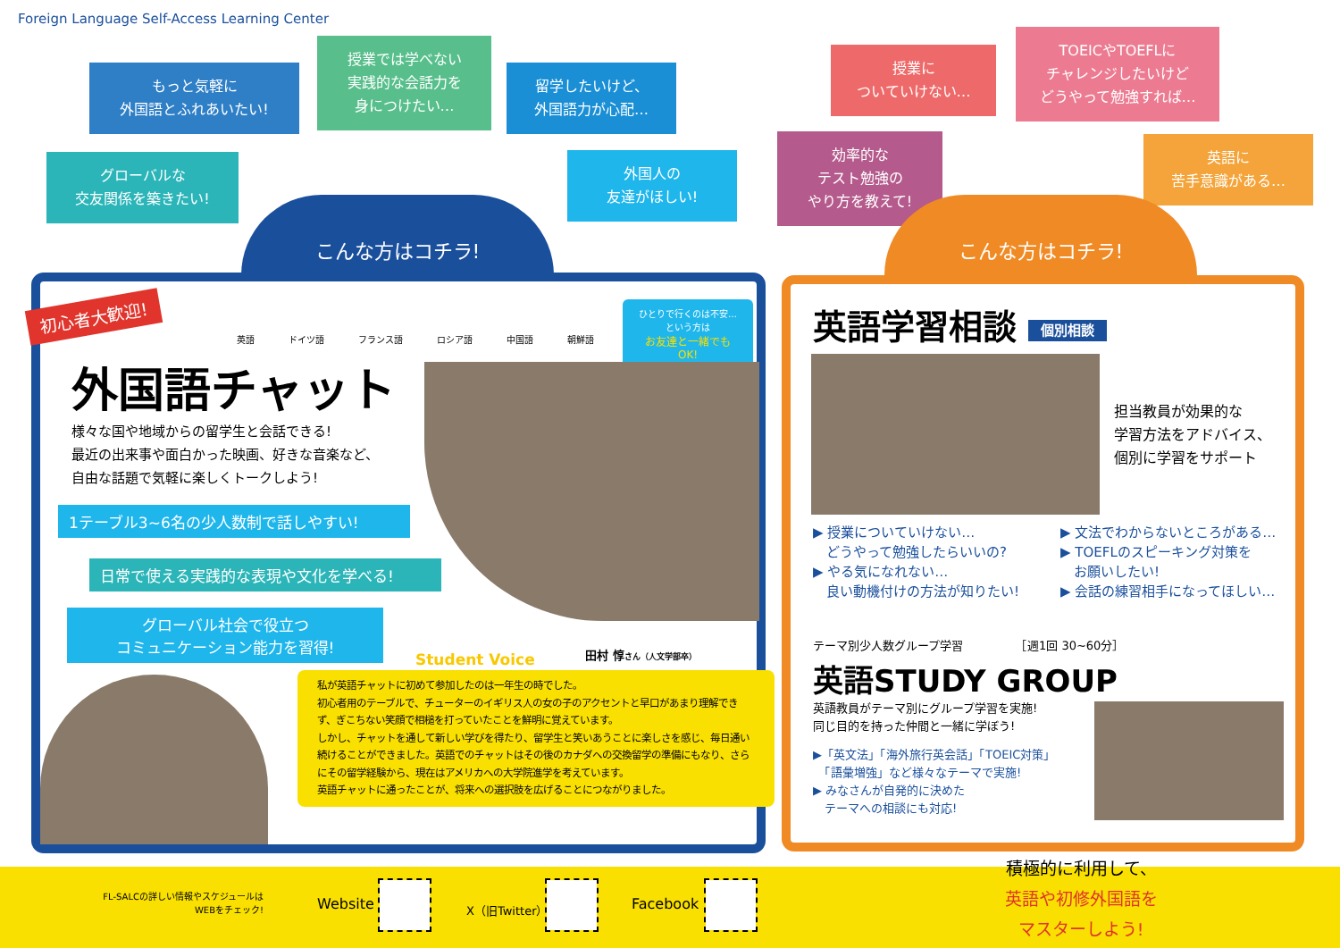Foreign Language Self-Access Learning Center
もっと気軽に
外国語とふれあいたい!
グローバルな
交友関係を築きたい!
授業では学べない
実践的な会話力を
身につけたい…
留学したいけど、
外国語力が心配…
外国人の
友達がほしい!
授業に
ついていけない…
TOEICやTOEFLに
チャレンジしたいけど
どうやって勉強すれば…
効率的な
テスト勉強の
やり方を教えて!
英語に
苦手意識がある…
こんな方はコチラ! こんな方はコチラ!
初心者大歓迎!
英語 ドイツ語 フランス語 ロシア語 中国語 朝鮮語
ひとりで行くのは不安…
という方は
お友達と一緒でも
OK!
外国語チャット
様々な国や地域からの留学生と会話できる!
最近の出来事や面白かった映画、好きな音楽など、
自由な話題で気軽に楽しくトークしよう!
1テーブル3~6名の少人数制で話しやすい!
日常で使える実践的な表現や文化を学べる!
グローバル社会で役立つ
コミュニケーション能力を習得!
Student Voice 田村 惇さん（人文学部卒）
私が英語チャットに初めて参加したのは一年生の時でした。
初心者用のテーブルで、チューターのイギリス人の女の子のアクセントと早口があまり理解できず、ぎこちない笑顔で相槌を打っていたことを鮮明に覚えています。
しかし、チャットを通して新しい学びを得たり、留学生と笑いあうことに楽しさを感じ、毎日通い続けることができました。英語でのチャットはその後のカナダへの交換留学の準備にもなり、さらにその留学経験から、現在はアメリカへの大学院進学を考えています。
英語チャットに通ったことが、将来への選択肢を広げることにつながりました。
英語学習相談 個別相談
担当教員が効果的な
学習方法をアドバイス、
個別に学習をサポート
▶ 授業についていけない…
　どうやって勉強したらいいの?
▶ やる気になれない…
　良い動機付けの方法が知りたい!
▶ 文法でわからないところがある…
▶ TOEFLのスピーキング対策を
　お願いしたい!
▶ 会話の練習相手になってほしい…
テーマ別少人数グループ学習　　　　　［週1回 30~60分］
英語STUDY GROUP
英語教員がテーマ別にグループ学習を実施!
同じ目的を持った仲間と一緒に学ぼう!
▶「英文法」「海外旅行英会話」「TOEIC対策」
　「語彙増強」など様々なテーマで実施!
▶ みなさんが自発的に決めた
　テーマへの相談にも対応!
FL-SALCの詳しい情報やスケジュールは
WEBをチェック!
Website X（旧Twitter） Facebook
積極的に利用して、
英語や初修外国語を
マスターしよう!